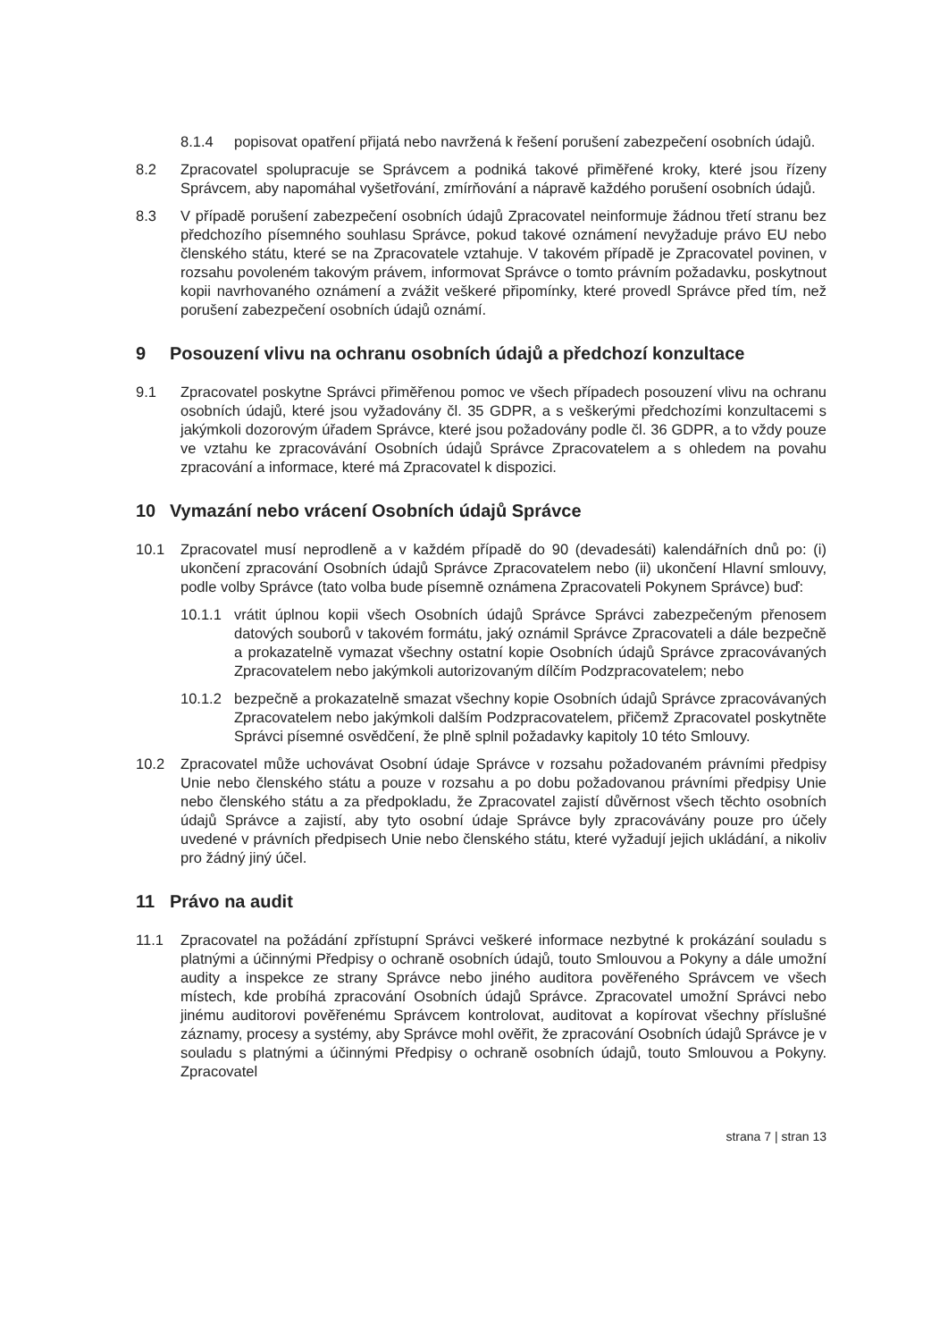8.1.4 popisovat opatření přijatá nebo navržená k řešení porušení zabezpečení osobních údajů.
8.2 Zpracovatel spolupracuje se Správcem a podniká takové přiměřené kroky, které jsou řízeny Správcem, aby napomáhal vyšetřování, zmírňování a nápravě každého porušení osobních údajů.
8.3 V případě porušení zabezpečení osobních údajů Zpracovatel neinformuje žádnou třetí stranu bez předchozího písemného souhlasu Správce, pokud takové oznámení nevyžaduje právo EU nebo členského státu, které se na Zpracovatele vztahuje. V takovém případě je Zpracovatel povinen, v rozsahu povoleném takovým právem, informovat Správce o tomto právním požadavku, poskytnout kopii navrhovaného oznámení a zvážit veškeré připomínky, které provedl Správce před tím, než porušení zabezpečení osobních údajů oznámí.
9 Posouzení vlivu na ochranu osobních údajů a předchozí konzultace
9.1 Zpracovatel poskytne Správci přiměřenou pomoc ve všech případech posouzení vlivu na ochranu osobních údajů, které jsou vyžadovány čl. 35 GDPR, a s veškerými předchozími konzultacemi s jakýmkoli dozorovým úřadem Správce, které jsou požadovány podle čl. 36 GDPR, a to vždy pouze ve vztahu ke zpracovávání Osobních údajů Správce Zpracovatelem a s ohledem na povahu zpracování a informace, které má Zpracovatel k dispozici.
10 Vymazání nebo vrácení Osobních údajů Správce
10.1 Zpracovatel musí neprodleně a v každém případě do 90 (devadesáti) kalendářních dnů po: (i) ukončení zpracování Osobních údajů Správce Zpracovatelem nebo (ii) ukončení Hlavní smlouvy, podle volby Správce (tato volba bude písemně oznámena Zpracovateli Pokynem Správce) buď:
10.1.1 vrátit úplnou kopii všech Osobních údajů Správce Správci zabezpečeným přenosem datových souborů v takovém formátu, jaký oznámil Správce Zpracovateli a dále bezpečně a prokazatelně vymazat všechny ostatní kopie Osobních údajů Správce zpracovávaných Zpracovatelem nebo jakýmkoli autorizovaným dílčím Podzpracovatelem; nebo
10.1.2 bezpečně a prokazatelně smazat všechny kopie Osobních údajů Správce zpracovávaných Zpracovatelem nebo jakýmkoli dalším Podzpracovatelem, přičemž Zpracovatel poskytněte Správci písemné osvědčení, že plně splnil požadavky kapitoly 10 této Smlouvy.
10.2 Zpracovatel může uchovávat Osobní údaje Správce v rozsahu požadovaném právními předpisy Unie nebo členského státu a pouze v rozsahu a po dobu požadovanou právními předpisy Unie nebo členského státu a za předpokladu, že Zpracovatel zajistí důvěrnost všech těchto osobních údajů Správce a zajistí, aby tyto osobní údaje Správce byly zpracovávány pouze pro účely uvedené v právních předpisech Unie nebo členského státu, které vyžadují jejich ukládání, a nikoliv pro žádný jiný účel.
11 Právo na audit
11.1 Zpracovatel na požádání zpřístupní Správci veškeré informace nezbytné k prokázání souladu s platnými a účinnými Předpisy o ochraně osobních údajů, touto Smlouvou a Pokyny a dále umožní audity a inspekce ze strany Správce nebo jiného auditora pověřeného Správcem ve všech místech, kde probíhá zpracování Osobních údajů Správce. Zpracovatel umožní Správci nebo jinému auditorovi pověřenému Správcem kontrolovat, auditovat a kopírovat všechny příslušné záznamy, procesy a systémy, aby Správce mohl ověřit, že zpracování Osobních údajů Správce je v souladu s platnými a účinnými Předpisy o ochraně osobních údajů, touto Smlouvou a Pokyny. Zpracovatel
strana 7 | stran 13